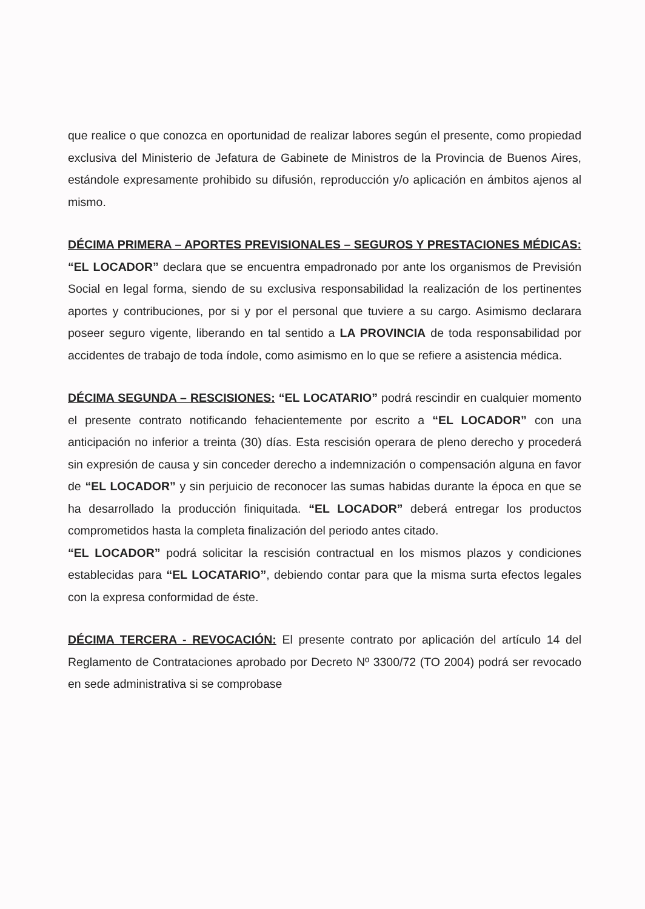que realice o que conozca en oportunidad de realizar labores según el presente, como propiedad exclusiva del Ministerio de Jefatura de Gabinete de Ministros de la Provincia de Buenos Aires, estándole expresamente prohibido su difusión, reproducción y/o aplicación en ámbitos ajenos al mismo.
DÉCIMA PRIMERA – APORTES PREVISIONALES – SEGUROS Y PRESTACIONES MÉDICAS: “EL LOCADOR” declara que se encuentra empadronado por ante los organismos de Previsión Social en legal forma, siendo de su exclusiva responsabilidad la realización de los pertinentes aportes y contribuciones, por si y por el personal que tuviere a su cargo. Asimismo declarara poseer seguro vigente, liberando en tal sentido a LA PROVINCIA de toda responsabilidad por accidentes de trabajo de toda índole, como asimismo en lo que se refiere a asistencia médica.
DÉCIMA SEGUNDA – RESCISIONES: “EL LOCATARIO” podrá rescindir en cualquier momento el presente contrato notificando fehacientemente por escrito a “EL LOCADOR” con una anticipación no inferior a treinta (30) días. Esta rescisión operara de pleno derecho y procederá sin expresión de causa y sin conceder derecho a indemnización o compensación alguna en favor de “EL LOCADOR” y sin perjuicio de reconocer las sumas habidas durante la época en que se ha desarrollado la producción finiquitada. “EL LOCADOR” deberá entregar los productos comprometidos hasta la completa finalización del periodo antes citado.
“EL LOCADOR” podrá solicitar la rescisión contractual en los mismos plazos y condiciones establecidas para “EL LOCATARIO”, debiendo contar para que la misma surta efectos legales con la expresa conformidad de éste.
DÉCIMA TERCERA - REVOCACIÓN: El presente contrato por aplicación del artículo 14 del Reglamento de Contrataciones aprobado por Decreto Nº 3300/72 (TO 2004) podrá ser revocado en sede administrativa si se comprobase